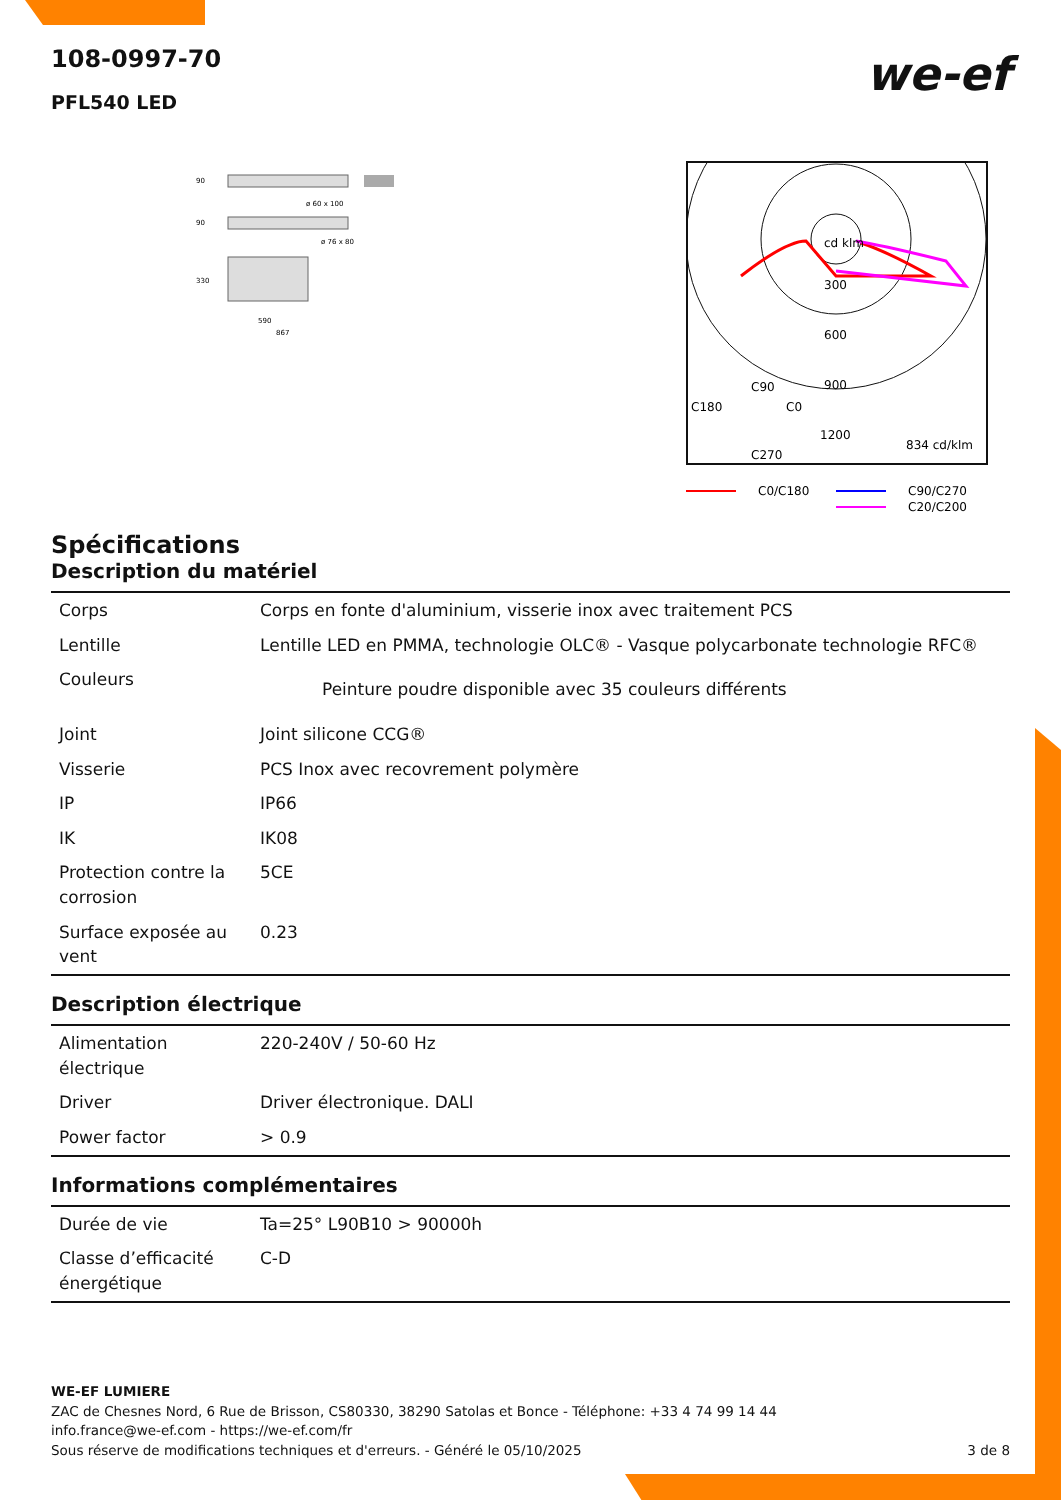108-0997-70
PFL540 LED
we-ef
90
ø 60 x 100
90
ø 76 x 80
330
590
867
cd klm
300
600
900
1200
C180
C90
C0
C270
834 cd/klm
C0/C180
C90/C270
C20/C200
Spécifications
Description du matériel
| Corps | Corps en fonte d'aluminium, visserie inox avec traitement PCS |
| Lentille | Lentille LED en PMMA, technologie OLC® - Vasque polycarbonate technologie RFC® |
| Couleurs | Peinture poudre disponible avec 35 couleurs différents |
| Joint | Joint silicone CCG® |
| Visserie | PCS Inox avec recovrement polymère |
| IP | IP66 |
| IK | IK08 |
| Protection contre la corrosion | 5CE |
| Surface exposée au vent | 0.23 |
Description électrique
| Alimentation électrique | 220-240V / 50-60 Hz |
| Driver | Driver électronique. DALI |
| Power factor | > 0.9 |
Informations complémentaires
| Durée de vie | Ta=25° L90B10 > 90000h |
| Classe d’efficacité énergétique | C-D |
WE-EF LUMIERE
ZAC de Chesnes Nord, 6 Rue de Brisson, CS80330, 38290 Satolas et Bonce - Téléphone: +33 4 74 99 14 44
info.france@we-ef.com - https://we-ef.com/fr
Sous réserve de modifications techniques et d'erreurs. - Généré le 05/10/2025 3 de 8